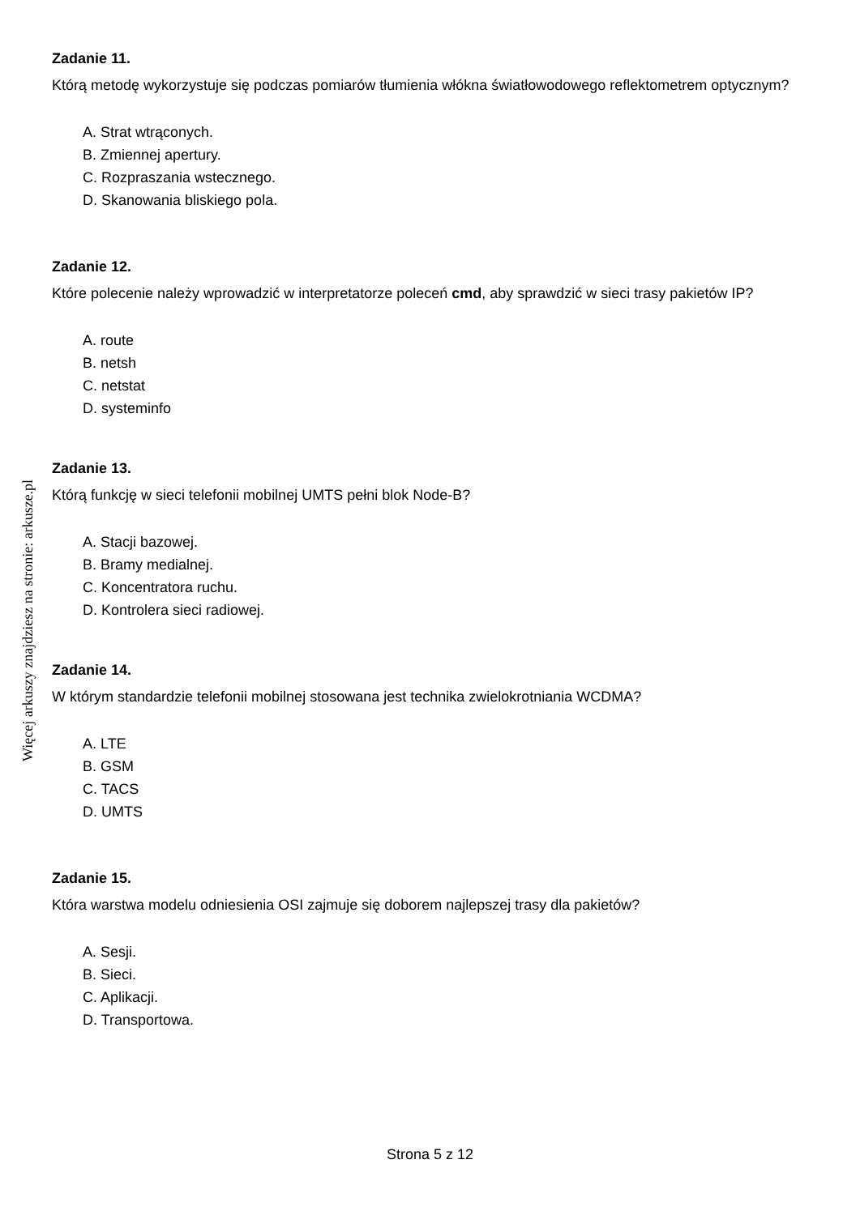Zadanie 11.
Którą metodę wykorzystuje się podczas pomiarów tłumienia włókna światłowodowego reflektometrem optycznym?
A. Strat wtrąconych.
B. Zmiennej apertury.
C. Rozpraszania wstecznego.
D. Skanowania bliskiego pola.
Zadanie 12.
Które polecenie należy wprowadzić w interpretatorze poleceń cmd, aby sprawdzić w sieci trasy pakietów IP?
A. route
B. netsh
C. netstat
D. systeminfo
Zadanie 13.
Którą funkcję w sieci telefonii mobilnej UMTS pełni blok Node-B?
A. Stacji bazowej.
B. Bramy medialnej.
C. Koncentratora ruchu.
D. Kontrolera sieci radiowej.
Zadanie 14.
W którym standardzie telefonii mobilnej stosowana jest technika zwielokrotniania WCDMA?
A. LTE
B. GSM
C. TACS
D. UMTS
Zadanie 15.
Która warstwa modelu odniesienia OSI zajmuje się doborem najlepszej trasy dla pakietów?
A. Sesji.
B. Sieci.
C. Aplikacji.
D. Transportowa.
Więcej arkuszy znajdziesz na stronie: arkusze.pl
Strona 5 z 12